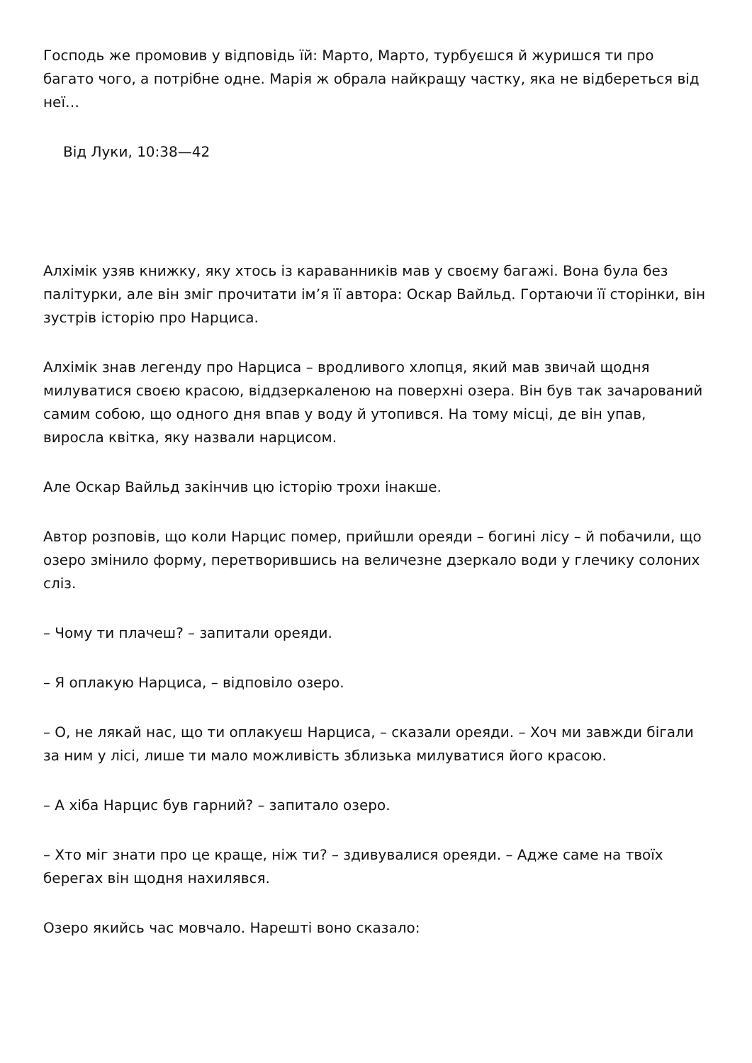Господь же промовив у відповідь їй: Марто, Марто, турбуєшся й журишся ти про багато чого, а потрібне одне. Марія ж обрала найкращу частку, яка не відбереться від неї…
Від Луки, 10:38—42
Алхімік узяв книжку, яку хтось із караванників мав у своєму багажі. Вона була без палітурки, але він зміг прочитати ім’я її автора: Оскар Вайльд. Гортаючи її сторінки, він зустрів історію про Нарциса.
Алхімік знав легенду про Нарциса – вродливого хлопця, який мав звичай щодня милуватися своєю красою, віддзеркаленою на поверхні озера. Він був так зачарований самим собою, що одного дня впав у воду й утопився. На тому місці, де він упав, виросла квітка, яку назвали нарцисом.
Але Оскар Вайльд закінчив цю історію трохи інакше.
Автор розповів, що коли Нарцис помер, прийшли ореяди – богині лісу – й побачили, що озеро змінило форму, перетворившись на величезне дзеркало води у глечику солоних сліз.
– Чому ти плачеш? – запитали ореяди.
– Я оплакую Нарциса, – відповіло озеро.
– О, не лякай нас, що ти оплакуєш Нарциса, – сказали ореяди. – Хоч ми завжди бігали за ним у лісі, лише ти мало можливість зблизька милуватися його красою.
– А хіба Нарцис був гарний? – запитало озеро.
– Хто міг знати про це краще, ніж ти? – здивувалися ореяди. – Адже саме на твоїх берегах він щодня нахилявся.
Озеро якийсь час мовчало. Нарешті воно сказало: